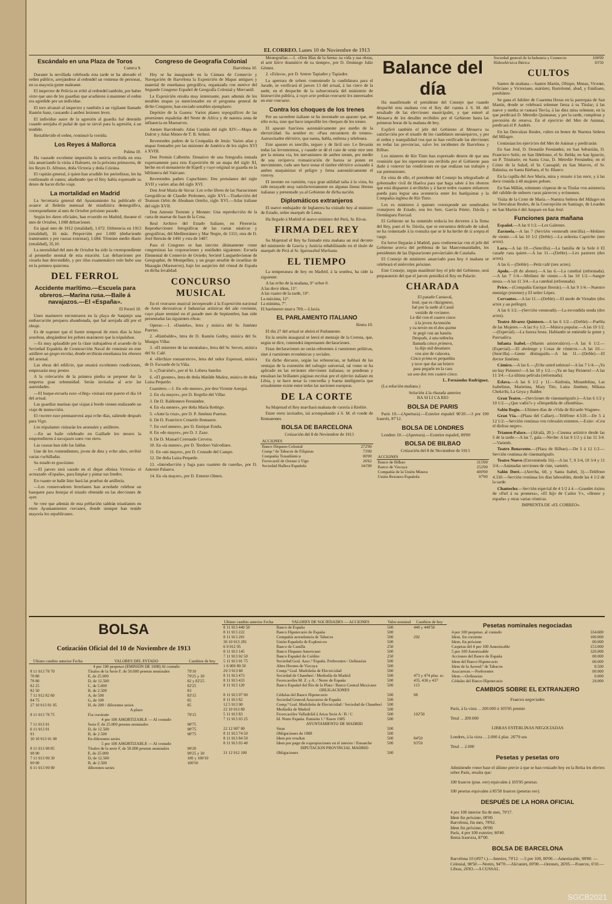EL CORREO. Lunes 10 de Noviembre de 1913
Escándalo en una Plaza de Toros
Cuenca 9.
Durante la novillada celebrada esta tarde se ha alterado el orden público, arrojándose al redondel un centenar de personas, en su mayoría gente maleante.
El inspector de Policía se echó al redondel también, por haber visto que uno de los guardias que acudieron á mantener el orden era agredido por un individuo.
El toro alcanzó al inspector y también á un vigilante llamado Ramón Sanz, causando á ambos lesiones leves.
El individuo autor de la agresión al guardia fué detenido cuando arrojaba el puñal de que se sirvió para la agresión, á un tendido.
Restablecido el orden, continuó la corrida.
Los Reyes á Mallorca
Palma 10.
Ha causado excelente impresión la noticia recibida en esta isla anunciando la visita á Baleares, en la próxima primavera, de los Reyes D. Alfonso, doña Victoria y doña Cristina.
El capitán general, á quien han acudido los periodistas, les ha confirmado el rumor, añadiendo que el Rey había expresado su deseo de hacer dicho viaje.
La mortalidad en Madrid
La Secretaría general del Ayuntamiento ha publicado el avance al Boletín mensual de estadística demográfica, correspondiente al mes de Octubre próximo pasado.
Según los datos oficiales, han ocurrido en Madrid, durante el mes de Octubre, 1.088 defunciones.
En igual mes de 1912 (totalidad), 1.072. Diferencia en 1913 (totalidad), 16 más. Proporción por 1.000 (deduciendo transeuntes y por causas externas), 1.684. Término medio diario (totalidad), 35,10.
La mortalidad del mes de Octubre ha sido la correspondiente al promedio normal de esta estación. Las defunciones por viruela han descendido, y por tifus exantemático solo hubo una en la primera quincena.
DEL FERROL
Accidente marítimo.—Escuela para obreros.—Marina rusa.—Baile á navajazos.—El «España».
El Ferrol 10.
Unos marineros encontraron en la playa de Sanjenjo una embarcación pesquera abandonada, que fué arrojada allí por el oleaje.
Es de suponer que el fuerte temporal de estos días la hizo zozobrar, ahogándose los pobres marineros que la tripulaban.
—Es muy aplaudido por la clase trabajadora el acuerdo de la Sociedad Española de Construcción Naval de construir en este astillero un grupo escolar, donde recibirán enseñanza los obreros del arsenal.
Las obras del edificio, que reunirá excelentes condiciones, empezarán muy pronto.
A la colocación de la primera piedra se propone dar la empresa gran solemnidad. Serán invitadas al acto las autoridades.
—El buque-escuela ruso «Oleg» visitará este puerto el día 14 del actual.
Las guardias marinas que viajan á bordo vienen realizando un viaje de instrucción.
El crucero ruso permanecerá aquí ocho días, saliendo después para Vigo.
Los tripulantes visitarán los arsenales y astilleros.
—En un baile celebrado en Guillade los mozos la emprendieron á navajazos unos con otros.
Las causas han sido las faldas.
Uno de los contendientes, joven de diez y ocho años, recibió varias cuchilladas.
Su estado es gravísimo.
—El jueves será varado en el dique «Reina Victoria» el acorazado «España», para limpiar y pintar sus fondos.
En cuanto se halle listo hará las pruebas de artillería.
—Los conservadores ferrolanos han acordado celebrar un banquete para festejar el triunfo obtenido en las elecciones de ayer.
Se cree que además de esta población saldrán triunfantes en otros Ayuntamientos cercanos, donde siempre han tenido mayoría los republicanos.
Congreso de Geografía Colonial
Barcelona 10.
Hoy se ha inaugurado en la Cámara de Comercio y Navegación de Barcelona la Exposición de Mapas antiguos y material de enseñanza geográfica, organizada con motivo del Segundo Congreso Español de Geografía Colonial y Mercantil.
La Exposición resulta muy interesante, pues además de los notables mapas ya mencionados en el programa general de dicho Congreso, han enviado notables ejemplares:
Depósito de la Guerra: Varios planos topográficos de las posesiones españolas del Norte de Africa y de nuestra zona de influencia en Marruecos.
Ateneo Barcelonés: Atlas Catalán del siglo XIV.—Mapa de Dulcet y Atlas Menor de T. B. Solteri.
Reverendos padres de la Compañía de Jesús: Varios atlas y mapas formados por las misiones de América de los siglos XVI á XVIII.
Don Fermín Calbetón: Donativo de una fotografía tomada expresamente para esta Exposición de un mapa del siglo XI, hecho en el monasterio de Ripoll y cuyo original se guarda en la biblioteca del Vaticano.
Reverendos padres Capuchinos: Dos portulanos del siglo XVII y varios atlas del siglo XVI.
Don José María de Siscar: Los ocho libros de las Narraciones Geográficas de Claudio Ptolomeo, siglo XVI.—Traducción del Teatrum Orbis de Abraham Ortelio, siglo XVI.—Atlas italiano del siglo XVII.
Don Antonio Torrents y Monner: Una reproducción de la carta de marear de Juan de la Cosa.
Real Archivo del Estado Italiano, en Florencia: Reproducciones fotográficas de las cartas náuticas y geográficas, del Mediterráneo y Mar Negro, de 1311; otra de D. José Bertrán de 1491 y otra de 1487.
Para el Congreso se han inscrito últimamente como congresistas las corporaciones y entidades siguientes: Escuela Elemental de Comercio de Oviedo; Societé Languedocienne de Geographie, de Montpellier, y un grupo notable de israelitas de Mazagán (Marruecos), bajo los auspicios del cónsul de España en dicha localidad.
CONCURSO MUSICAL
En el concurso musical incorporado á la Exposición nacional de Artes decorativas é Industrias artísticas del año corriente, cuyo plazo terminó en el pasado mes de Septiembre, han sido presentadas las siguientes obras:
Operas.—1. «Daniela», letra y música del Sr. Jiménez Puertas.
2. «Rimbaldo», letra de D. Ramón Godoy, música del Sr. Mungra Villar.
3. «El miserere de las montañas», letra del Sr. Servet, música del Sr. Calé.
4. «Hechizo romancesco», letra del señor Espresati, música de D. Facundo de la Viña.
5. «¡Traición!», por el Sr. Lobera Sancho.
6. «El gnomo», letra de doña Matilde Muñoz, música de doña Luisa Pequeño.
Cuartetos.—1. En «do menor», por don Vicente Arregui.
2. En «la mayor», por D. Rogelio del Villar.
3. De D. Baldomero Fernández.
4. En «la menor», por doña María Rodrigo.
5. «Ante la cruz», por D. P. Jiménez Puertas.
6. De D. Francisco Cotarelo Romanos.
7. En «sol menor», por D. Enrique Estela.
8. En «do mayor», por D. J. Zazo.
9. De D. Manuel Coronado Cervera.
10. En «la menor», por D. Teodoro Valcodinos.
11. En «mi mayor», por D. Conrado del Campo.
12. De doña Luisa Pequeño.
13. «Introducción y fuga para cuarteto de cuerda», por D. Antonio Palanca.
14. En «la mayor», por D. Ernesto Olmos.
Monografías.—1. «Don Blas de la Serna: su vida y sus obras, el arte lírico dramático de su tiempo», por D. Domingo Julio Gómez.
2. «Eslava», por D. Sotero Tapiador y Tapiador.
La apertura de sobres conteniendo la candidatura para el Jurado, se verificará el jueves 13 del actual, á las cinco de la tarde, en el despacho de la subsecretaría del ministerio de Instrucción pública, á cuyo acto podrán concurrir los interesados en este concurso.
Contra los choques de los trenes
Por un sacerdote italiano se ha inventado un aparato que, no sólo evita, sino que hace imposible los choques de los trenes.
El aparato funciona automáticamente por medio de la electricidad. Su nombre es: «Para encuentros de trenes». Autoavisador eléctrico, que suena, habla, enfrena y telefonea.
Este aparato es sencillo, seguro y de fácil uso. Lo llevarán todas las locomotoras, y cuando se dé el caso de venir otro tren por la misma vía, los mecanismos de ambos trenes, por medio de una recíproca comunicación de fuerza se ponen en movimiento, cada uno hace sonar el timbre eléctrico avisando á ambos maquinistas el peligro y frena automáticamente el convoy.
El invento en cuestión, cuya gran utilidad salta á la vista, ha sido ensayado muy satisfactoriamente en algunas líneas férreas italianas y presentado ya al Gobierno de dicha nación.
Diplomáticos extranjeros
El nuevo embajador de Inglaterra ha visitado hoy al ministro de Estado, señor marqués de Lema.
Ha llegado á Madrid el nuevo ministro del Perú, Sr. Rivas.
FIRMA DEL REY
Su Majestad el Rey ha firmado esta mañana un real decreto del ministerio de Gracia y Justicia rehabilitando en el título de marqués de Picá al Sr. Igarrazabal Mackuna.
EL TIEMPO
La temperatura de hoy en Madrid, á la sombra, ha sido la siguiente:
A las ocho de la mañana, 9° sobre 0.
A las doce ídem, 11°.
A las cuatro de la tarde, 10°.
La máxima, 12°.
La mínima, 7°.
El barómetro marca 709.—Lluvia.
EL PARLAMENTO ITALIANO
Roma 10.
El día 27 del actual se abrirá el Parlamento.
En la sesión inaugural se leerá el mensaje de la Corona, que, según se dice, contendrá importantes declaraciones.
Estas declaraciones no serán referentes á cuestiones políticas, sino á cuestiones económicas y sociales.
En dicho discurso, según las referencias, se hablará de las ventajas de la extensión del sufragio universal, tal como se ha aplicado en las recientes elecciones italianas; se ponderan y ensalzan las brillantes páginas escritas por el ejército italiano en Libia, y se hace notar la concordia y buena inteligencia que actualmente existe entre todas las naciones europeas.
DE LA CORTE
Su Majestad el Rey marchará mañana de cacería á Riofrío.
Entre otros invitados, irá acompañando á S. M. el conde de Romanones.
BOLSA DE BARCELONA
Cotización del 8 de Noviembre de 1913
| ACCIONES | |
| --- | --- |
| Banco Hispano-Colonial | 272'00 |
| Comp.ª de Tabacos de Filipinas | 73'00 |
| Compañía Trasatlántica | 00'00 |
| Ferrocarril de Orense á Vigo | 26'62 |
| Sociedad Hullera Española | 141'00 |
Balance del día
Ha manifestado el presidente del Consejo que cuando despachó esta mañana con el Rey dió cuenta á S. M. del resultado de las elecciones municipales, y que enteró al Monarca de los detalles recibidos por el Gobierno hasta las primeras horas de la mañana de hoy.
Explicó también el jefe del Gobierno al Monarca su satisfacción por el triunfo de los candidatos monárquicos, y por el orden y tranquilidad con que se han verificado las elecciones en todas las provincias, salvo los incidentes de Barcelona y Bilbao.
Los mineros de Río Tinto han expresado deseos de que una comisión que los represente sea recibida por el Gobierno para darle á conocer las condiciones en que realizan sus trabajos y sus pretensiones.
En vista de ello, el presidente del Consejo ha telegrafiado al gobernador civil de Huelva para que haga saber á los obreros que está dispuesto á recibirles y á hacer todos cuantos esfuerzos pueda para lograr una avenencia entre los huelguistas y la Compañía inglesa de Río Tinto.
Los ex ministros á quienes corresponde ser nombrados consejeros de Estado, son los Sres. García Prieto, Dávila y Domínguez Pascual.
El Gobierno no ha sometido todavía los decretos á la firma del Rey, pues el Sr. Dávila, que se encuentra delicado de salud, no ha contestado á la consulta que se le ha hecho de si acepta el cargo.
En breve llegarán á Madrid, para conferenciar con el jefe del Gobierno acerca del problema de las Mancomunidades, los presidentes de las Diputaciones provinciales de Cataluña.
El Consejo de ministros anunciado para hoy ó mañana se celebrará el miércoles próximo.
Este Consejo, según manifestó hoy el jefe del Gobierno, será preparatorio del que el jueves presidirá el Rey en Palacio.
CHARADA
El pasado Carnaval,
José, que es chirigotero,
fué por la tarde al Canal
vestido de cocinero.
Le dió con el cuatro cinco
á la joven Ascensión
y su novio en el dos quinta
le pegó con un bastón.
Después, á una señorita
llamada cinco primera,
la dijo mil desatinos
con aire de calavera.
Cinco prima es pequeñita
y tuvo que dar un brinco
para pegarle en la cara
un uno dos tres cuatro cinco.
L. Fernández Rodríguez.
(La solución mañana.)
Solución á la charada anterior.
BA SI LI CA RIO
BOLSA DE PARIS
París 10.—(Apertura).—Exterior español 90'20.—3 por 100 francés, 87'12.
BOLSA DE LONDRES
Londres 10.—(Apertura).—Exterior español, 89'00
BOLSA DE BILBAO
Cotización del 8 de Noviembre de 1913
| ACCIONES | |
| --- | --- |
| Banco de Bilbao | 315'00 |
| Banco de Vizcaya | 252'00 |
| Compañía de la Unión Minera | 400'00 |
| Unión Resinera Española | 97'00 |
| Sociedad general de la Industria y Comercio | 104'00 |
| Hidroeléctrica Ibérica | 93'50 |
CULTOS
Santos de mañana.—Santos Martín, Obispo; Menas, Vicente, Feliciano y Victoriano, mártires; Bartolomé, abad, y Emiliano, presbítero.
Se gana el Jubileo de Cuarenta Horas en la parroquia de San Martín, donde se celebrará solemne fiesta á su Titular; á las nueve y media se cantará Tercia; á las diez misa solemne, en la que predicará D. Metodio Quintanar, y por la tarde, completas y procesión de reserva. En el ejercicio del Mes de Animas, predicará el P. Andrés.
En las Descalzas Reales, cultos en honor de Nuestra Señora del Milagro.
Continúan los ejercicios del Mes de Animas y predicarán:
En San José, D. Donatilo Fernández; en San Sebastián, D. Francisco Solís; en San Ildefonso, el Sr. Belda; en San Ignacio, un P. Trinitario; en Santa Cruz, D. Metodio Fernández; en el Cristo de la Salud, el Sr. Causapié; en San Marcos, el Sr. Balmisa; en Santa Bárbara, el Sr. Blanco.
En la capilla del Ave María, misa y rosario á las once, y á las doce comida á 40 mujeres pobres.
En San Millán, solemnes vísperas de su Titular con asistencia del cabildo de señores curas párrocos y ecónomos.
Visita de la Corte de María.—Nuestra Señora del Milagro en las Descalzas Reales, de la Concepción en Santiago, de Lourdes en San Martín ó del Amparo en San José.
Funciones para mañana
Español.—A las 9 1/2.—Los Galeotes.
Zarzuela.—A las 7 (Sección vermouth sencilla).—Molinos de viento.—A las 10 1/2 (Doble).—La señorita Capricho (tres actos).
Lara.—A las 10.—(Sencilla).—La familia de la Sole ó El casado casa quiere.—A las 11.—(Doble).—Los pastores (dos actos).
A las 6.—(Doble).—Petit café (tres actos).
Apolo.—(8 de abono).—A las 6.—La catedral (reformada).—A las 7 1/4.—Molinos de viento.—A las 10 1/2.—Sangre moza.—A las 11 3/4.—La catedral (reformada).
Price.—(Compañía Enrique Borrás).—A las 9 1/4.—Nuestro enemigo (estreno) y El señor López.
Cervantes.—A las 11.—(Doble).—El modo de Virtudes (dos actos y un prólogo).
A las 6 1/2.—(Sección vermouth).—La escondida senda (dos actos).
Teatro Alvarez Quintero.—A las 6 1/2.—(Doble).—Puebla de las Mujeres.—A las 9 y 1/2.—Música popular.—A las 10 1/2.—(Especial).—La fuerza bruta. Hablando se entiende la gente y Pascualica.
Infanta Isabel.—(Martes aristocrático).—A las 6 1/2.—(Especial).—El abolengo y Cosas de cómicos.—A las 10.—(Sencilla).—Gente distinguida.—A las 11.—(Doble).—El doctor Jiménez.
Cómico.—A las 6.—¡Eche usted señoras!—A las 7 1/4.—¡Ya no hay Pirineos!—A las 10 y 1/2.—¡Ya no hay Pirineos!—A las 11 3/4.—La última película (reformada).
Eslava.—A las 6 1/2 y 11.—Sinfonía, Mirandolina, Las Isabelinas, Marietina, Mary Tito, Luisa Jiménez, Mikasa Chokichi, La Goya y Balder.
Gran Teatro.—(Secciones de cinematógrafo.)—A las 6 1/2 y 10 1/2.—¿Quo vadis?» y «Despedida de «Bombita».
Salón Regio.—Ultimos días de «Vida de Ricardo Wagner».
Gran Vía.—(Plaza del Callao).—Teléfono 4.510.—De 5 á 12 1/2.—Sección continua con colosales estrenos.—Exito: «Con el disfraz negro».
Trianon-Palace.—(Alcalá, 20.)—Cinema artístico desde las 5 de la tarde.—A las 7, gala.—Noche: A las 9 1/2 y á las 11 3/4.—Varietés.
Teatro Benavente.—(Plaza de Bilbao).—De 5 á 12 1/2.—Sección continua de cinematógrafo.
Teatro Nuevo (Encomienda 16).—A las 7, 9 3/4, 10 3/4 y 11 3/4.—Animadas secciones de cine, varietés.
Salón Doré.—(Atocha, 60, y Santa Isabel, 3).—Teléfono 4.330.—Sección continua los días laborables, desde las 4 1/2 de la tarde.
Chantecler.—Sección especial de 4 1/2 á 4.—Grandes éxitos de «Fiel á su promesa», «El hijo de Carlos V», «Honor y espada» y otras varias cómicas.
IMPRENTA DE «EL CORREO».
BOLSA
Cotización Oficial del 10 de Noviembre de 1913
| Ultimo cambio anterior Fecha | VALORES DEL ESTADO | Cambios de hoy |
| --- | --- | --- |
| | 4 por 100 perpetuo (EMISIÓN DE 1908) Al contado | |
| 8 11 913 78 70 | Títulos de la Serie F, de 50.000 pesetas nominales | 79'10 |
| 78 80 | E, de 25.000 | 79'25 y 30 |
| 78 80 | D, de 12.500 | 82 y 82'25 |
| 82 25 | C, de 5.000 | 82'25 |
| 82 50 | B, de 2.500 | 83 |
| 7 11 912 82 60 | A, de 500 | 83'15 |
| 84 75 | G, de 100 | 85 |
| 27 10 913 81 95 | H, de 200 / diferentes series | 85 |
| | A plazo | |
| 8 11 913 78 75 | Fin corriente | 79'15 |
| | 4 por 100 AMORTIZABLE — Al contado | |
| 7 11 913 91 | Serie F, de 25.000 pesetas nominales | 90'75 |
| 6 11 913 91 | D, de 12.500 | 90'75 |
| 91 | B, de 2.500 | 90'75 |
| 30 10 913 91 90 | En diferentes series | |
| | 5 por 100 AMORTIZABLE — Al contado | |
| 8 11 913 98 85 | Títulos de la serie F, de 50.000 pesetas nominales | 99'20 |
| 98 90 | E, de 25.000 | 99'25 y 30 |
| 7 11 913 99 30 | D, de 12.500 | 100 y 100'10 |
| 99 90 | B, de 2.500 | 100'10 |
| 6 11 913 99 90 | diferentes series | |
| Ultimo cambio anterior Fecha | VALORES DE SOCIEDADES — ACCIONES | Valor nominal | Cambios de hoy |
| --- | --- | --- | --- |
| 8 11 913 449 50 | Banco de España | 500 | 449 y 449'50 |
| 8 11 913 222 | Banco Hipotecario de España | 500 | |
| 8 11 913 291 | Compañía arrendataria de Tabacos | 500 | 292 |
| 30 10 913 281 | Unión Española de Explosivos | 500 | |
| 6 9 912 95 | Banco de Castilla | 250 | |
| 8 11 913 145 | Banco Hispano Americano | 500 | |
| 7 11 913 92 50 | Banco Español de Crédito | 250 | |
| 5 11 913 91 75 | Sociedad Gral. Azuc.ª España. Preferentes / Ordinarias | 500 | |
| 1 6 909 89 50 | Altos Hornos de Vizcaya | 500 | |
| 29 3 913 60 | Comp.ª Gral. Madrileña de Electricidad | 500 | |
| 8 11 913 473 | Sociedad de Chamberí / Mediodía de Madrid | 500 | 473 y 474 plaz. ac. |
| 8 11 913 433 | Ferrocarriles M. Z. y A. / Norte de España | 500 | 435, 436 y 437 |
| 8 11 913 120 | Banco Español del Río de la Plata / Banco Central Mexicano | 500 | 113 |
| OBLIGACIONES | | | |
| 8 11 913 97 90 | Cédulas del Banco Hipotecario | 500 | 98 |
| 8 11 913 82 | Sociedad General Azucarera de España | 500 | |
| 12 5 913 90 | Comp.ª Gral. Madrileña de Electricidad / Sociedad de Chamberí | 500 | |
| 22 10 913 80 | Mediodía de Madrid | 500 | |
| 5 11 913 83 | Ferrocarriles Valladolid á Ariza Serie A / B / C | 500 | 102'50 |
| 7 11 913 93 25 | Id. Norte España. Emisión 1.º Enero 1905 | 500 | |
| AYUNTAMIENTO DE MADRID | | | |
| 22 12 907 80 | Sisas | 500 | |
| 8 11 913 74 50 | Obligaciones de 1868 | 500 | |
| 8 11 913 84 50 | Idem por resultas | 500 | 84'50 |
| 8 11 913 93 40 | Idem por pago de expropiaciones en el interior / Ensanche | 500 | 93'50 |
| DIPUTACION PROVINCIAL MADRID | | | |
| 31 12 912 100 | Obligaciones | 500 | |
Pesetas nominales negociadas
| 4 por 100 perpetuo, al contado | 334.600 |
| Idem, fin corriente | 100.000 |
| Idem, fin próximo | 00.000 |
| Carpetas del 4 por 100 Amortizable | 153.000 |
| 5 por 100 Amortizable | 320.000 |
| Acciones del Banco de España | 00.000 |
| Idem del Banco Hipotecario | 00.000 |
| Idem de la Arrend.ª de Tabacos | 8.500 |
| Azucareras.—Preferentes | 00.000 |
| Idem.—Ordinarias | 0.000 |
| Cédulas del Banco Hipotecario | 29.000 |
CAMBIOS SOBRE EL EXTRANJERO
Francos negociados
París, á la vista ... 200.000 á 105'95 premio
Total ... 200.000
LIBRAS ESTERLINAS NEGOCIADAS
Londres, á la vista ... 2.000 á plaz. 26'79 ura
Total ... 2.000
Pesetas y pesetas oro
Admitiendo como base el último precio á que se han cotizado hoy en la Bolsa los efectos sobre París, resulta que:
100 francos (ptas. oro) equivalen á 105'95 pesetas.
100 pesetas equivalen á 85'50 francos (pesetas oro).
DESPUÉS DE LA HORA OFICIAL
4 por 100 interior fin de mes, 79'17.
Idem fin próximo, 00'00.
Barcelona, fin mes, 78'92.
Idem fin próximo, 00'00.
París, 4 por 100 exterior, 90'40.
Renta francesa, 87'00.
BOLSA DE BARCELONA
Barcelona 10 (4'07 t.).—Interior, 79'12. —5 por 100, 00'00.—Amortizable, 98'80. —Colonial, 98'50.—Nortes, 94'70.—Alicantes, 00'00.—Orenses, 26'05.—Francos, 6'10.—Libras, 26'83.—A CUSSAL.
SGCB2021